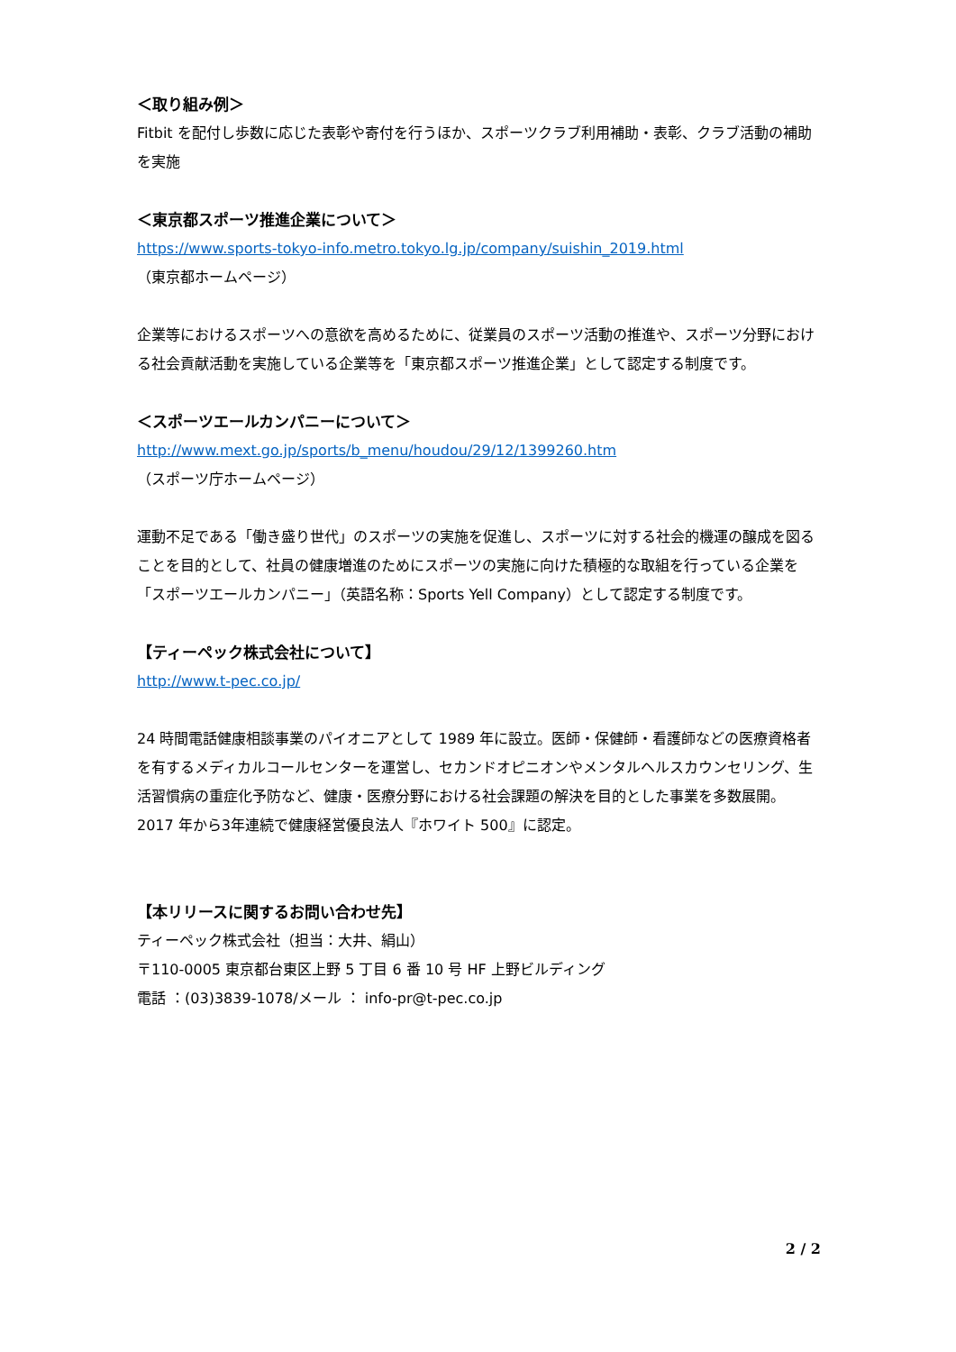＜取り組み例＞
Fitbit を配付し歩数に応じた表彰や寄付を行うほか、スポーツクラブ利用補助・表彰、クラブ活動の補助を実施
＜東京都スポーツ推進企業について＞
https://www.sports-tokyo-info.metro.tokyo.lg.jp/company/suishin_2019.html
（東京都ホームページ）
企業等におけるスポーツへの意欲を高めるために、従業員のスポーツ活動の推進や、スポーツ分野における社会貢献活動を実施している企業等を「東京都スポーツ推進企業」として認定する制度です。
＜スポーツエールカンパニーについて＞
http://www.mext.go.jp/sports/b_menu/houdou/29/12/1399260.htm
（スポーツ庁ホームページ）
運動不足である「働き盛り世代」のスポーツの実施を促進し、スポーツに対する社会的機運の醸成を図ることを目的として、社員の健康増進のためにスポーツの実施に向けた積極的な取組を行っている企業を「スポーツエールカンパニー」（英語名称：Sports Yell Company）として認定する制度です。
【ティーペック株式会社について】
http://www.t-pec.co.jp/
24 時間電話健康相談事業のパイオニアとして 1989 年に設立。医師・保健師・看護師などの医療資格者を有するメディカルコールセンターを運営し、セカンドオピニオンやメンタルヘルスカウンセリング、生活習慣病の重症化予防など、健康・医療分野における社会課題の解決を目的とした事業を多数展開。2017 年から3年連続で健康経営優良法人『ホワイト 500』に認定。
【本リリースに関するお問い合わせ先】
ティーペック株式会社（担当：大井、絹山）
〒110-0005 東京都台東区上野 5 丁目 6 番 10 号 HF 上野ビルディング
電話 ：(03)3839-1078/メール ： info-pr@t-pec.co.jp
2 / 2